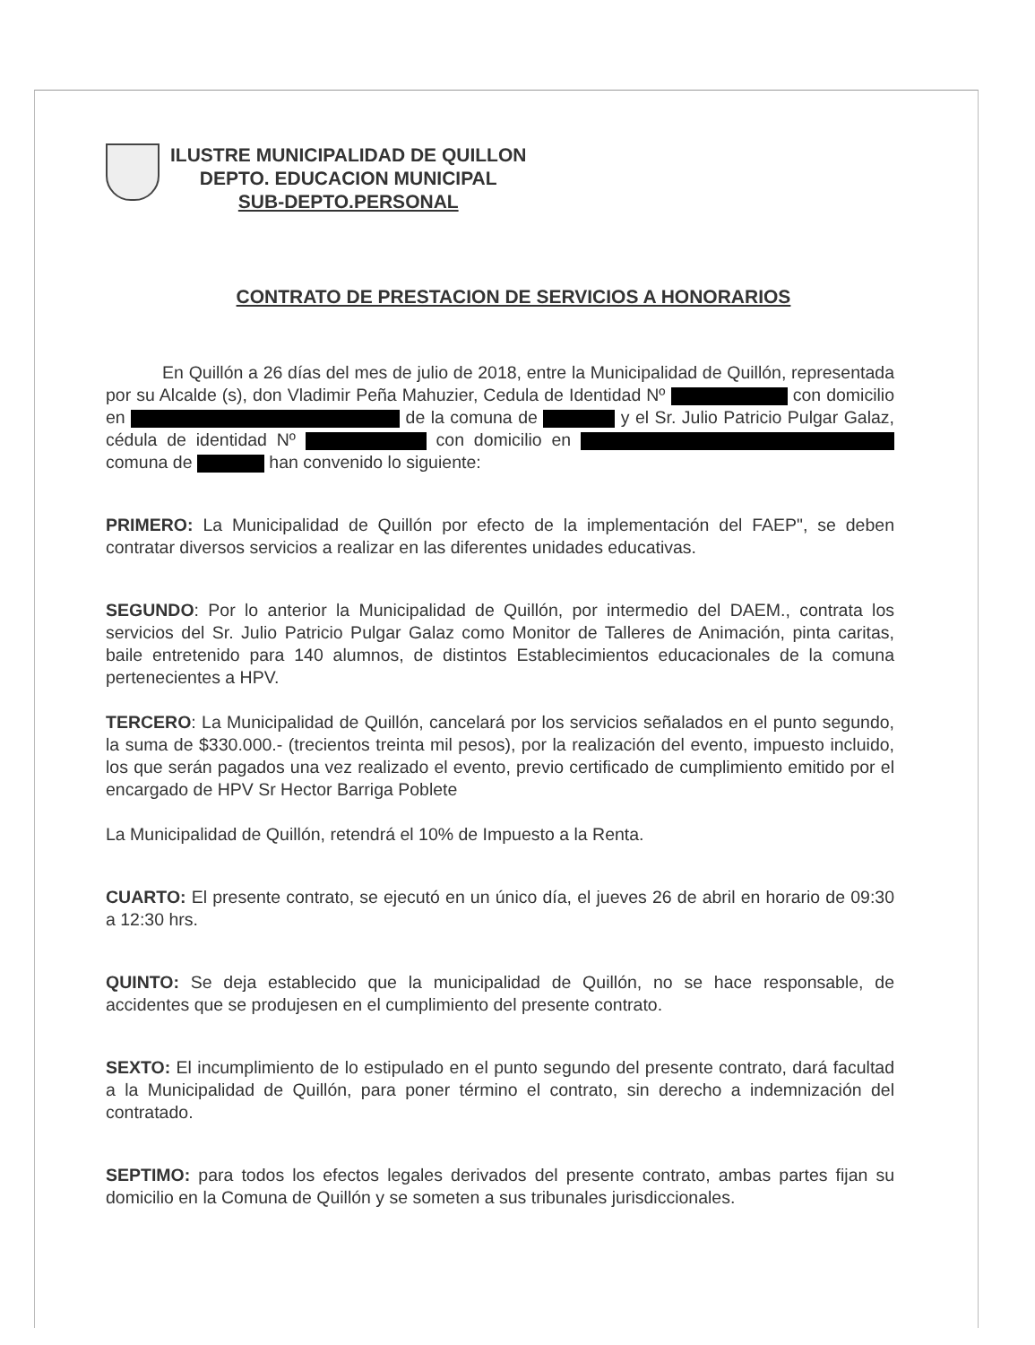ILUSTRE MUNICIPALIDAD DE QUILLON
DEPTO. EDUCACION MUNICIPAL
SUB-DEPTO.PERSONAL
CONTRATO DE PRESTACION DE SERVICIOS A HONORARIOS
En Quillón a 26 días del mes de julio de 2018, entre la Municipalidad de Quillón, representada por su Alcalde (s), don Vladimir Peña Mahuzier, Cedula de Identidad Nº con domicilio en de la comuna de y el Sr. Julio Patricio Pulgar Galaz, cédula de identidad Nº con domicilio en comuna de han convenido lo siguiente:
PRIMERO: La Municipalidad de Quillón por efecto de la implementación del FAEP", se deben contratar diversos servicios a realizar en las diferentes unidades educativas.
SEGUNDO: Por lo anterior la Municipalidad de Quillón, por intermedio del DAEM., contrata los servicios del Sr. Julio Patricio Pulgar Galaz como Monitor de Talleres de Animación, pinta caritas, baile entretenido para 140 alumnos, de distintos Establecimientos educacionales de la comuna pertenecientes a HPV.
TERCERO: La Municipalidad de Quillón, cancelará por los servicios señalados en el punto segundo, la suma de $330.000.- (trecientos treinta mil pesos), por la realización del evento, impuesto incluido, los que serán pagados una vez realizado el evento, previo certificado de cumplimiento emitido por el encargado de HPV Sr Hector Barriga Poblete
La Municipalidad de Quillón, retendrá el 10% de Impuesto a la Renta.
CUARTO: El presente contrato, se ejecutó en un único día, el jueves 26 de abril en horario de 09:30 a 12:30 hrs.
QUINTO: Se deja establecido que la municipalidad de Quillón, no se hace responsable, de accidentes que se produjesen en el cumplimiento del presente contrato.
SEXTO: El incumplimiento de lo estipulado en el punto segundo del presente contrato, dará facultad a la Municipalidad de Quillón, para poner término el contrato, sin derecho a indemnización del contratado.
SEPTIMO: para todos los efectos legales derivados del presente contrato, ambas partes fijan su domicilio en la Comuna de Quillón y se someten a sus tribunales jurisdiccionales.